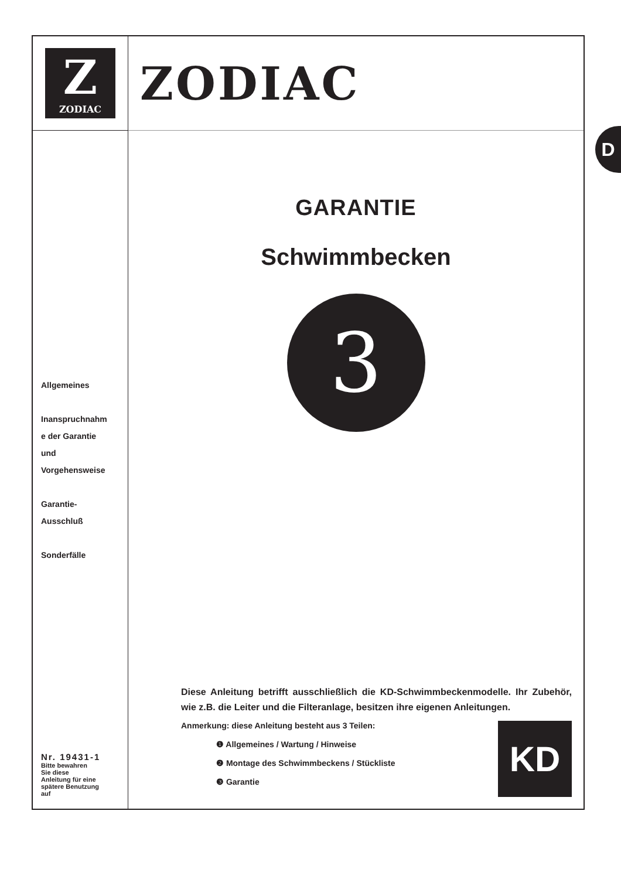Z
ZODIAC
Allgemeines
Inanspruchnahm
e der Garantie
und
Vorgehensweise
Garantie-
Ausschluß
Sonderfälle
Nr. 19431-1
Bitte bewahren
Sie diese
Anleitung für eine
spätere Benutzung
auf
ZODIAC
GARANTIE
Schwimmbecken
3
Diese Anleitung betrifft ausschließlich die KD-Schwimmbeckenmodelle. Ihr Zubehör, wie z.B. die Leiter und die Filteranlage, besitzen ihre eigenen Anleitungen.
Anmerkung: diese Anleitung besteht aus 3 Teilen:
❶ Allgemeines / Wartung / Hinweise
❷ Montage des Schwimmbeckens / Stückliste
❸ Garantie
KD
D